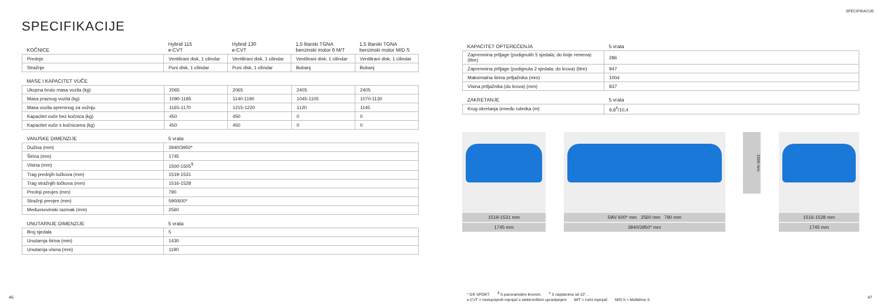SPECIFIKACIJE
SPECIFIKACIJE
| KOČNICE | Hybrid 115 e-CVT | Hybrid 130 e-CVT | 1,5 litarski TGNA benzinski motor 6 M/T | 1,5 litarski TGNA benzinski motor M/D S |
| --- | --- | --- | --- | --- |
| Prednje | Ventilirani disk, 1 cilindar | Ventilirani disk, 1 cilindar | Ventilirani disk, 1 cilindar | Ventilirani disk, 1 cilindar |
| Stražnje | Puni disk, 1 cilindar | Puni disk, 1 cilindar | Bubanj | Bubanj |
| MASE I KAPACITET VUČE | | | | |
| --- | --- | --- | --- | --- |
| Ukupna bruto masa vozila (kg) | 2065 | 2065 | 2405 | 2405 |
| Masa praznog vozila (kg) | 1090-1185 | 1140-1190 | 1045-1105 | 1070-1130 |
| Masa vozila spremnog za vožnju | 1165-1170 | 1215-1220 | 1120 | 1145 |
| Kapacitet vuče bez kočnica (kg) | 450 | 450 | 0 | 0 |
| Kapacitet vuče s kočnicama (kg) | 450 | 450 | 0 | 0 |
| VANJSKE DIMENZIJE | 5 vrata |
| --- | --- |
| Dužina (mm) | 3940/3950* |
| Širina (mm) | 1745 |
| Visina (mm) | 1500-1505<sup>$</sup> |
| Trag prednjih točkova (mm) | 1519-1531 |
| Trag stražnjih točkova (mm) | 1516-1528 |
| Prednji prevjes (mm) | 790 |
| Stražnji prevjes (mm) | 590/600* |
| Međuosovinski razmak (mm) | 2560 |
| UNUTARNJE DIMENZIJE | 5 vrata |
| --- | --- |
| Broj sjedala | 5 |
| Unutarnja širina (mm) | 1430 |
| Unutarnja visina (mm) | 1190 |
| KAPACITET OPTEREĆENJA | 5 vrata |
| --- | --- |
| Zapremnina prtljage (podignutih 5 sjedala; do linije remena) (litre) | 286 |
| Zapremnina prtljage (podignuta 2 sjedala; do krova) (litre) | 947 |
| Maksimalna širina prtljažnika (mm) | 1004 |
| Visina prtljažnika (do krova) (mm) | 837 |
| ZAKRETANJE | 5 vrata |
| --- | --- |
| Krug okretanja između rubnika (m) | 9,8<sup>¢</sup>/10,4 |
1519-1531 mm
1745 mm
590/ 600* mm 2560 mm 790 mm
3940/3950* mm
1500 mm
1516-1528 mm
1745 mm
* GR SPORT. <sup>$</sup> S panoramskim krovom. <sup>¢</sup> S naplatcima od 15". .
e-CVT = nestupnjeviti mjenjač s elektroničkim upravljanjem M/T = ručni mjenjač M/D S = Multidrive S
46 47